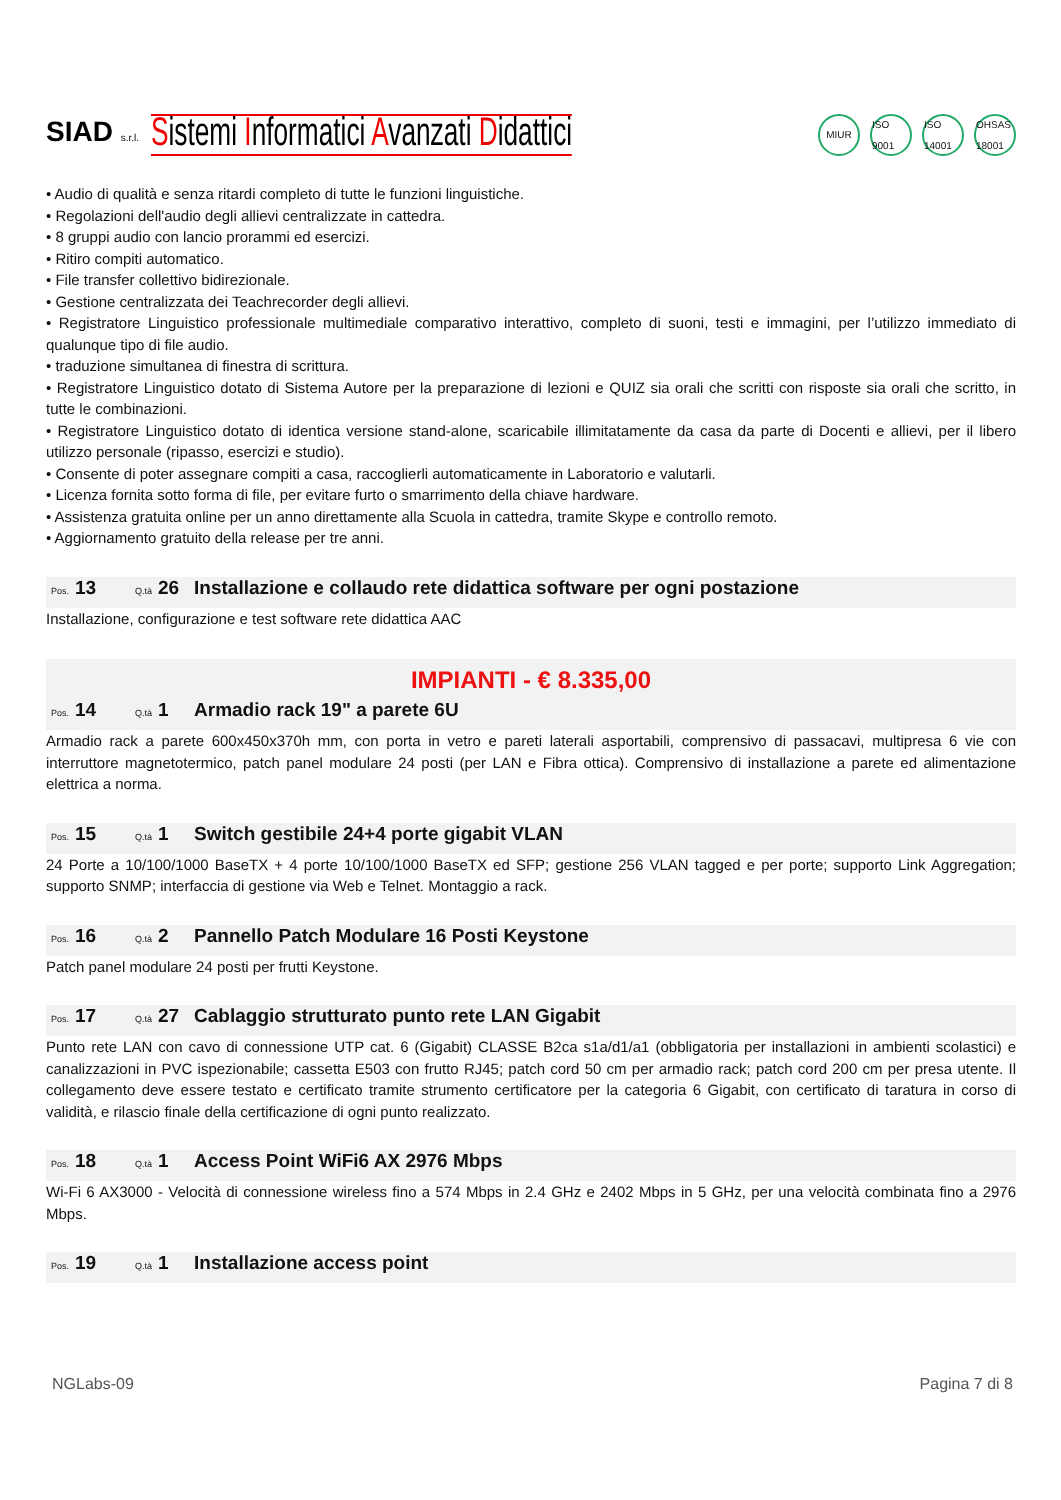SIAD s.r.l.
Sistemi Informatici Avanzati Didattici
MIUR ISO 9001 ISO 14001 OHSAS 18001
• Audio di qualità e senza ritardi completo di tutte le funzioni linguistiche.
• Regolazioni dell'audio degli allievi centralizzate in cattedra.
• 8 gruppi audio con lancio prorammi ed esercizi.
• Ritiro compiti automatico.
• File transfer collettivo bidirezionale.
• Gestione centralizzata dei Teachrecorder degli allievi.
• Registratore Linguistico professionale multimediale comparativo interattivo, completo di suoni, testi e immagini, per l’utilizzo immediato di qualunque tipo di file audio.
• traduzione simultanea di finestra di scrittura.
• Registratore Linguistico dotato di Sistema Autore per la preparazione di lezioni e QUIZ sia orali che scritti con risposte sia orali che scritto, in tutte le combinazioni.
• Registratore Linguistico dotato di identica versione stand-alone, scaricabile illimitatamente da casa da parte di Docenti e allievi, per il libero utilizzo personale (ripasso, esercizi e studio).
• Consente di poter assegnare compiti a casa, raccoglierli automaticamente in Laboratorio e valutarli.
• Licenza fornita sotto forma di file, per evitare furto o smarrimento della chiave hardware.
• Assistenza gratuita online per un anno direttamente alla Scuola in cattedra, tramite Skype e controllo remoto.
• Aggiornamento gratuito della release per tre anni.
Pos. 13 Q.tà 26 Installazione e collaudo rete didattica software per ogni postazione
Installazione, configurazione e test software rete didattica AAC
IMPIANTI - € 8.335,00
Pos. 14 Q.tà 1 Armadio rack 19" a parete 6U
Armadio rack a parete 600x450x370h mm, con porta in vetro e pareti laterali asportabili, comprensivo di passacavi, multipresa 6 vie con interruttore magnetotermico, patch panel modulare 24 posti (per LAN e Fibra ottica). Comprensivo di installazione a parete ed alimentazione elettrica a norma.
Pos. 15 Q.tà 1 Switch gestibile 24+4 porte gigabit VLAN
24 Porte a 10/100/1000 BaseTX + 4 porte 10/100/1000 BaseTX ed SFP; gestione 256 VLAN tagged e per porte; supporto Link Aggregation; supporto SNMP; interfaccia di gestione via Web e Telnet. Montaggio a rack.
Pos. 16 Q.tà 2 Pannello Patch Modulare 16 Posti Keystone
Patch panel modulare 24 posti per frutti Keystone.
Pos. 17 Q.tà 27 Cablaggio strutturato punto rete LAN Gigabit
Punto rete LAN con cavo di connessione UTP cat. 6 (Gigabit) CLASSE B2ca s1a/d1/a1 (obbligatoria per installazioni in ambienti scolastici) e canalizzazioni in PVC ispezionabile; cassetta E503 con frutto RJ45; patch cord 50 cm per armadio rack; patch cord 200 cm per presa utente. Il collegamento deve essere testato e certificato tramite strumento certificatore per la categoria 6 Gigabit, con certificato di taratura in corso di validità, e rilascio finale della certificazione di ogni punto realizzato.
Pos. 18 Q.tà 1 Access Point WiFi6 AX 2976 Mbps
Wi-Fi 6 AX3000 - Velocità di connessione wireless fino a 574 Mbps in 2.4 GHz e 2402 Mbps in 5 GHz, per una velocità combinata fino a 2976 Mbps.
Pos. 19 Q.tà 1 Installazione access point
NGLabs-09 Pagina 7 di 8